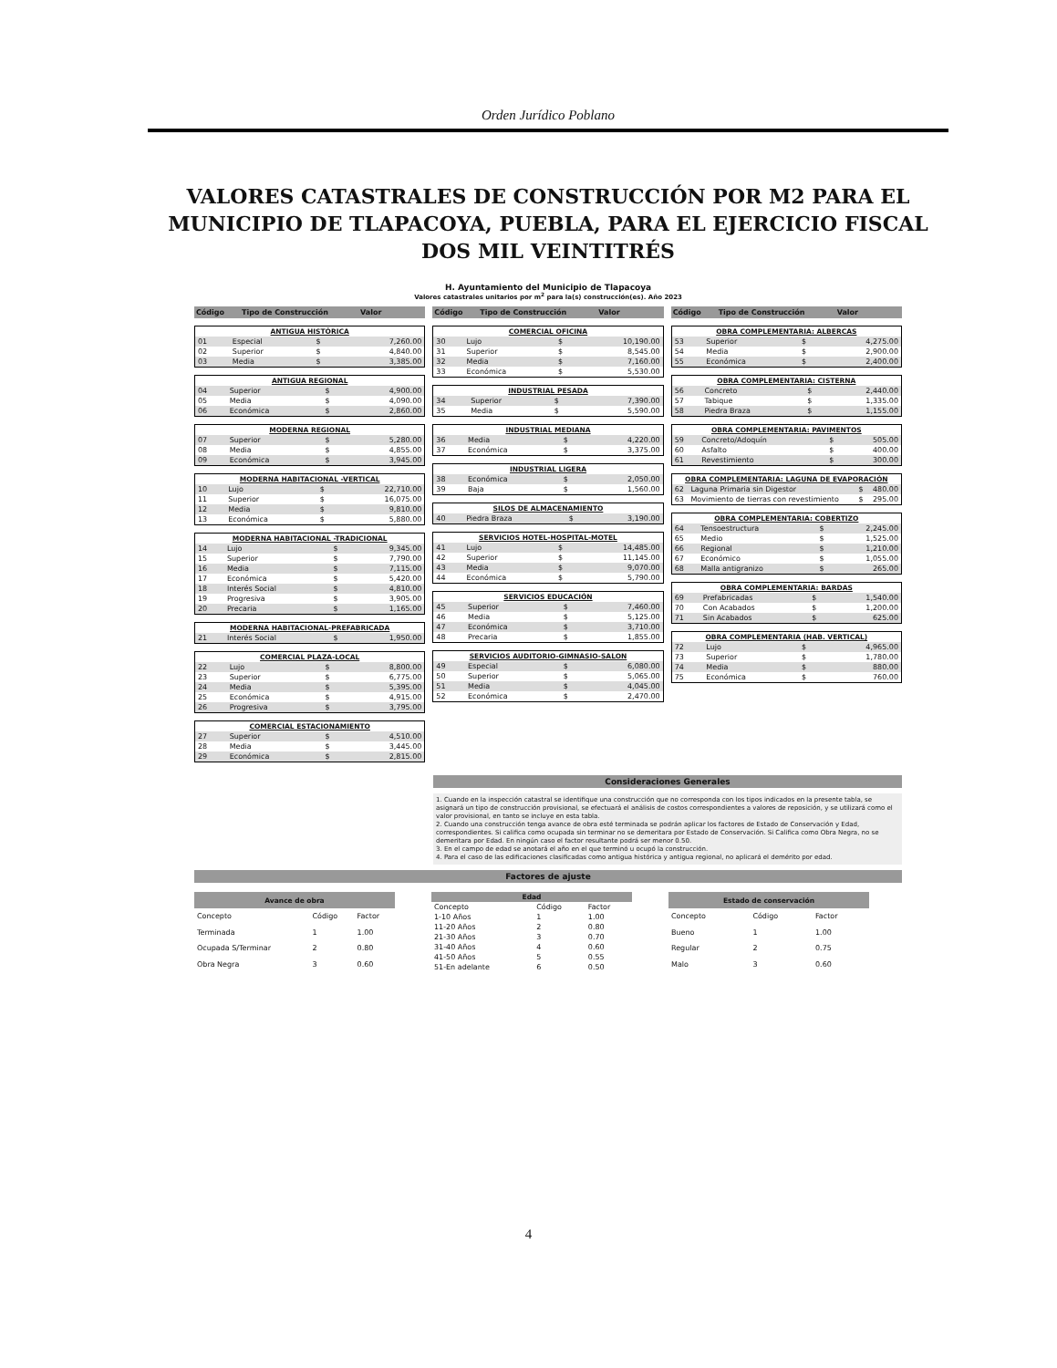Orden Jurídico Poblano
VALORES CATASTRALES DE CONSTRUCCIÓN POR M2 PARA EL MUNICIPIO DE TLAPACOYA, PUEBLA, PARA EL EJERCICIO FISCAL DOS MIL VEINTITRÉS
H. Ayuntamiento del Municipio de Tlapacoya
Valores catastrales unitarios por m<sup>2</sup> para la(s) construcción(es). Año 2023
Código Tipo de Construcción Valor
| ANTIGUA HISTÓRICA | | | |
| --- | --- | --- | --- |
| 01 | Especial | $ | 7,260.00 |
| 02 | Superior | $ | 4,840.00 |
| 03 | Media | $ | 3,385.00 |
| ANTIGUA REGIONAL | | | |
| --- | --- | --- | --- |
| 04 | Superior | $ | 4,900.00 |
| 05 | Media | $ | 4,090.00 |
| 06 | Económica | $ | 2,860.00 |
| MODERNA REGIONAL | | | |
| --- | --- | --- | --- |
| 07 | Superior | $ | 5,280.00 |
| 08 | Media | $ | 4,855.00 |
| 09 | Económica | $ | 3,945.00 |
| MODERNA HABITACIONAL -VERTICAL | | | |
| --- | --- | --- | --- |
| 10 | Lujo | $ | 22,710.00 |
| 11 | Superior | $ | 16,075.00 |
| 12 | Media | $ | 9,810.00 |
| 13 | Económica | $ | 5,880.00 |
| MODERNA HABITACIONAL -TRADICIONAL | | | |
| --- | --- | --- | --- |
| 14 | Lujo | $ | 9,345.00 |
| 15 | Superior | $ | 7,790.00 |
| 16 | Media | $ | 7,115.00 |
| 17 | Económica | $ | 5,420.00 |
| 18 | Interés Social | $ | 4,810.00 |
| 19 | Progresiva | $ | 3,905.00 |
| 20 | Precaria | $ | 1,165.00 |
| MODERNA HABITACIONAL-PREFABRICADA | | | |
| --- | --- | --- | --- |
| 21 | Interés Social | $ | 1,950.00 |
| COMERCIAL PLAZA-LOCAL | | | |
| --- | --- | --- | --- |
| 22 | Lujo | $ | 8,800.00 |
| 23 | Superior | $ | 6,775.00 |
| 24 | Media | $ | 5,395.00 |
| 25 | Económica | $ | 4,915.00 |
| 26 | Progresiva | $ | 3,795.00 |
| COMERCIAL ESTACIONAMIENTO | | | |
| --- | --- | --- | --- |
| 27 | Superior | $ | 4,510.00 |
| 28 | Media | $ | 3,445.00 |
| 29 | Económica | $ | 2,815.00 |
Código Tipo de Construcción Valor
| COMERCIAL OFICINA | | | |
| --- | --- | --- | --- |
| 30 | Lujo | $ | 10,190.00 |
| 31 | Superior | $ | 8,545.00 |
| 32 | Media | $ | 7,160.00 |
| 33 | Económica | $ | 5,530.00 |
| INDUSTRIAL PESADA | | | |
| --- | --- | --- | --- |
| 34 | Superior | $ | 7,390.00 |
| 35 | Media | $ | 5,590.00 |
| INDUSTRIAL MEDIANA | | | |
| --- | --- | --- | --- |
| 36 | Media | $ | 4,220.00 |
| 37 | Económica | $ | 3,375.00 |
| INDUSTRIAL LIGERA | | | |
| --- | --- | --- | --- |
| 38 | Económica | $ | 2,050.00 |
| 39 | Baja | $ | 1,560.00 |
| SILOS DE ALMACENAMIENTO | | | |
| --- | --- | --- | --- |
| 40 | Piedra Braza | $ | 3,190.00 |
| SERVICIOS HOTEL-HOSPITAL-MOTEL | | | |
| --- | --- | --- | --- |
| 41 | Lujo | $ | 14,485.00 |
| 42 | Superior | $ | 11,145.00 |
| 43 | Media | $ | 9,070.00 |
| 44 | Económica | $ | 5,790.00 |
| SERVICIOS EDUCACIÓN | | | |
| --- | --- | --- | --- |
| 45 | Superior | $ | 7,460.00 |
| 46 | Media | $ | 5,125.00 |
| 47 | Económica | $ | 3,710.00 |
| 48 | Precaria | $ | 1,855.00 |
| SERVICIOS AUDITORIO-GIMNASIO-SALON | | | |
| --- | --- | --- | --- |
| 49 | Especial | $ | 6,080.00 |
| 50 | Superior | $ | 5,065.00 |
| 51 | Media | $ | 4,045.00 |
| 52 | Económica | $ | 2,470.00 |
Código Tipo de Construcción Valor
| OBRA COMPLEMENTARIA: ALBERCAS | | | |
| --- | --- | --- | --- |
| 53 | Superior | $ | 4,275.00 |
| 54 | Media | $ | 2,900.00 |
| 55 | Económica | $ | 2,400.00 |
| OBRA COMPLEMENTARIA: CISTERNA | | | |
| --- | --- | --- | --- |
| 56 | Concreto | $ | 2,440.00 |
| 57 | Tabique | $ | 1,335.00 |
| 58 | Piedra Braza | $ | 1,155.00 |
| OBRA COMPLEMENTARIA: PAVIMENTOS | | | |
| --- | --- | --- | --- |
| 59 | Concreto/Adoquín | $ | 505.00 |
| 60 | Asfalto | $ | 400.00 |
| 61 | Revestimiento | $ | 300.00 |
| OBRA COMPLEMENTARIA: LAGUNA DE EVAPORACIÓN | | | |
| --- | --- | --- | --- |
| 62 | Laguna Primaria sin Digestor | $ | 480.00 |
| 63 | Movimiento de tierras con revestimiento | $ | 295.00 |
| OBRA COMPLEMENTARIA: COBERTIZO | | | |
| --- | --- | --- | --- |
| 64 | Tensoestructura | $ | 2,245.00 |
| 65 | Medio | $ | 1,525.00 |
| 66 | Regional | $ | 1,210.00 |
| 67 | Económico | $ | 1,055.00 |
| 68 | Malla antigranizo | $ | 265.00 |
| OBRA COMPLEMENTARIA: BARDAS | | | |
| --- | --- | --- | --- |
| 69 | Prefabricadas | $ | 1,540.00 |
| 70 | Con Acabados | $ | 1,200.00 |
| 71 | Sin Acabados | $ | 625.00 |
| OBRA COMPLEMENTARIA (HAB. VERTICAL) | | | |
| --- | --- | --- | --- |
| 72 | Lujo | $ | 4,965.00 |
| 73 | Superior | $ | 1,780.00 |
| 74 | Media | $ | 880.00 |
| 75 | Económica | $ | 760.00 |
Consideraciones Generales
1. Cuando en la inspección catastral se identifique una construcción que no corresponda con los tipos indicados en la presente tabla, se asignará un tipo de construcción provisional, se efectuará el análisis de costos correspondientes a valores de reposición, y se utilizará como el valor provisional, en tanto se incluye en esta tabla.
2. Cuando una construcción tenga avance de obra esté terminada se podrán aplicar los factores de Estado de Conservación y Edad, correspondientes. Si califica como ocupada sin terminar no se demeritara por Estado de Conservación. Si Califica como Obra Negra, no se demeritara por Edad. En ningún caso el factor resultante podrá ser menor 0.50.
3. En el campo de edad se anotará el año en el que terminó u ocupó la construcción.
4. Para el caso de las edificaciones clasificadas como antigua histórica y antigua regional, no aplicará el demérito por edad.
Factores de ajuste
| Avance de obra | | |
| --- | --- | --- |
| Concepto | Código | Factor |
| Terminada | 1 | 1.00 |
| Ocupada S/Terminar | 2 | 0.80 |
| Obra Negra | 3 | 0.60 |
| Edad | | |
| --- | --- | --- |
| Concepto | Código | Factor |
| 1-10 Años | 1 | 1.00 |
| 11-20 Años | 2 | 0.80 |
| 21-30 Años | 3 | 0.70 |
| 31-40 Años | 4 | 0.60 |
| 41-50 Años | 5 | 0.55 |
| 51-En adelante | 6 | 0.50 |
| Estado de conservación | | |
| --- | --- | --- |
| Concepto | Código | Factor |
| Bueno | 1 | 1.00 |
| Regular | 2 | 0.75 |
| Malo | 3 | 0.60 |
4